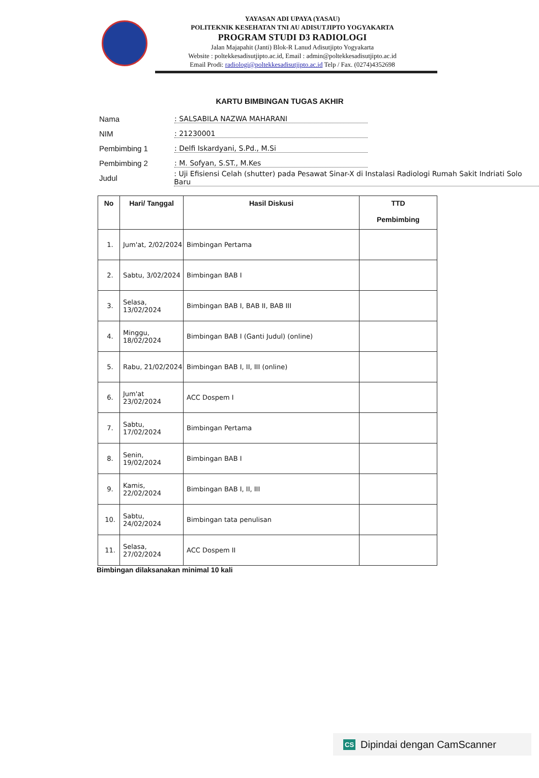YAYASAN ADI UPAYA (YASAU)
POLITEKNIK KESEHATAN TNI AU ADISUTJIPTO YOGYAKARTA
PROGRAM STUDI D3 RADIOLOGI
Jalan Majapahit (Janti) Blok-R Lanud Adisutjipto Yogyakarta
Website : poltekkesadisutjipto.ac.id, Email : admin@poltekkesadisutjipto.ac.id
Email Prodi: radiologi@poltekkesadisutjipto.ac.id Telp / Fax. (0274)4352698
KARTU BIMBINGAN TUGAS AKHIR
Nama: SALSABILA NAZWA MAHARANI
NIM: 21230001
Pembimbing 1: Delfi Iskardyani, S.Pd., M.Si
Pembimbing 2: M. Sofyan, S.ST., M.Kes
Judul: Uji Efisiensi Celah (shutter) pada Pesawat Sinar-X di Instalasi Radiologi Rumah Sakit Indriati Solo Baru
| No | Hari/ Tanggal | Hasil Diskusi | TTD Pembimbing |
| --- | --- | --- | --- |
| 1. | Jum'at, 2/02/2024 | Bimbingan Pertama | |
| 2. | Sabtu, 3/02/2024 | Bimbingan BAB I | |
| 3. | Selasa, 13/02/2024 | Bimbingan BAB I, BAB II, BAB III | |
| 4. | Minggu, 18/02/2024 | Bimbingan BAB I (Ganti Judul) (online) | |
| 5. | Rabu, 21/02/2024 | Bimbingan BAB I, II, III (online) | |
| 6. | Jum'at 23/02/2024 | ACC Dospem I | |
| 7. | Sabtu, 17/02/2024 | Bimbingan Pertama | |
| 8. | Senin, 19/02/2024 | Bimbingan BAB I | |
| 9. | Kamis, 22/02/2024 | Bimbingan BAB I, II, III | |
| 10. | Sabtu, 24/02/2024 | Bimbingan tata penulisan | |
| 11. | Selasa, 27/02/2024 | ACC Dospem II | |
Bimbingan dilaksanakan minimal 10 kali
CS Dipindai dengan CamScanner